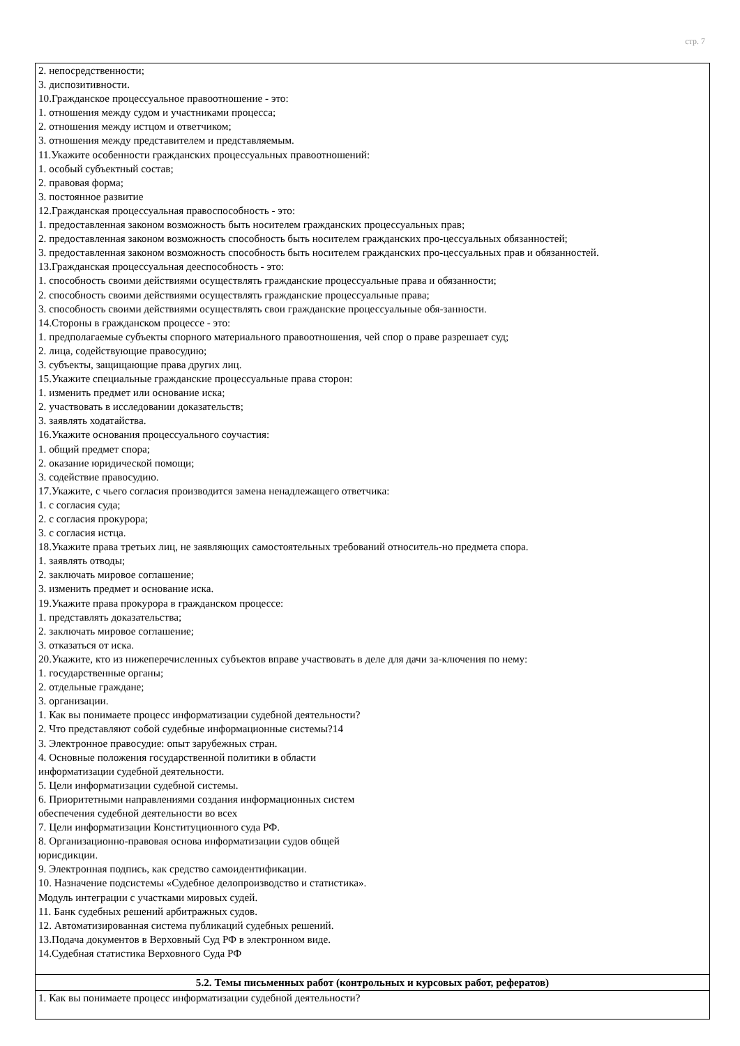стр. 7
| 2. непосредственности; 3. диспозитивности. 10.Гражданское процессуальное правоотношение - это: 1. отношения между судом и участниками процесса; 2. отношения между истцом и ответчиком; 3. отношения между представителем и представляемым. 11.Укажите особенности гражданских процессуальных правоотношений: 1. особый субъектный состав; 2. правовая форма; 3. постоянное развитие 12.Гражданская процессуальная правоспособность - это: 1. предоставленная законом возможность быть носителем гражданских процессуальных прав; 2. предоставленная законом возможность способность быть носителем гражданских про-цессуальных обязанностей; 3. предоставленная законом возможность способность быть носителем гражданских про-цессуальных прав и обязанностей. 13.Гражданская процессуальная дееспособность - это: 1. способность своими действиями осуществлять гражданские процессуальные права и обязанности; 2. способность своими действиями осуществлять гражданские процессуальные права; 3. способность своими действиями осуществлять свои гражданские процессуальные обя-занности. 14.Стороны в гражданском процессе - это: 1. предполагаемые субъекты спорного материального правоотношения, чей спор о праве разрешает суд; 2. лица, содействующие правосудию; 3. субъекты, защищающие права других лиц. 15.Укажите специальные гражданские процессуальные права сторон: 1. изменить предмет или основание иска; 2. участвовать в исследовании доказательств; 3. заявлять ходатайства. 16.Укажите основания процессуального соучастия: 1. общий предмет спора; 2. оказание юридической помощи; 3. содействие правосудию. 17.Укажите, с чьего согласия производится замена ненадлежащего ответчика: 1. с согласия суда; 2. с согласия прокурора; 3. с согласия истца. 18.Укажите права третьих лиц, не заявляющих самостоятельных требований относитель-но предмета спора. 1. заявлять отводы; 2. заключать мировое соглашение; 3. изменить предмет и основание иска. 19.Укажите права прокурора в гражданском процессе: 1. представлять доказательства; 2. заключать мировое соглашение; 3. отказаться от иска. 20.Укажите, кто из нижеперечисленных субъектов вправе участвовать в деле для дачи за-ключения по нему: 1. государственные органы; 2. отдельные граждане; 3. организации. 1. Как вы понимаете процесс информатизации судебной деятельности? 2. Что представляют собой судебные информационные системы?14 3. Электронное правосудие: опыт зарубежных стран. 4. Основные положения государственной политики в области информатизации судебной деятельности. 5. Цели информатизации судебной системы. 6. Приоритетными направлениями создания информационных систем обеспечения судебной деятельности во всех 7. Цели информатизации Конституционного суда РФ. 8. Организационно-правовая основа информатизации судов общей юрисдикции. 9. Электронная подпись, как средство самоидентификации. 10. Назначение подсистемы «Судебное делопроизводство и статистика». Модуль интеграции с участками мировых судей. 11. Банк судебных решений арбитражных судов. 12. Автоматизированная система публикаций судебных решений. 13.Подача документов в Верховный Суд РФ в электронном виде. 14.Судебная статистика Верховного Суда РФ |
| 5.2. Темы письменных работ (контрольных и курсовых работ, рефератов) |
| 1. Как вы понимаете процесс информатизации судебной деятельности? |